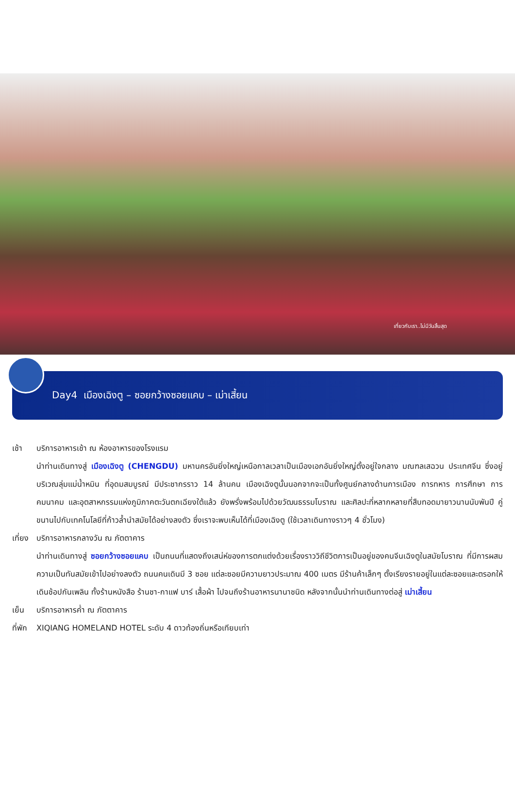เที่ยวกับเรา..ไม่มีวันสิ้นสุด
Day4 เมืองเฉิงตู – ซอยกว้างซอยแคบ – เม่าเสี้ยน
เช้า บริการอาหารเช้า ณ ห้องอาหารของโรงแรม
นำท่านเดินทางสู่ เมืองเฉิงตู (CHENGDU) มหานครอันยิ่งใหญ่เหนือกาลเวลาเป็นเมืองเอกอันยิ่งใหญ่ตั้งอยู่ใจกลาง มณฑลเสฉวน ประเทศจีน ซึ่งอยู่บริเวณลุ่มแม่น้ำหมิน ที่อุดมสมบูรณ์ มีประชากรราว 14 ล้านคน เมืองเฉิงตูนั้นนอกจากจะเป็นทั้งศูนย์กลางด้านการเมือง การทหาร การศึกษา การคมนาคม และอุตสาหกรรมแห่งภูมิภาคตะวันตกเฉียงใต้แล้ว ยังพรั่งพร้อมไปด้วยวัฒนธรรมโบราณ และศิลปะที่หลากหลายที่สืบทอดมายาวนานนับพันปี คู่ขนานไปกับเทคโนโลยีที่ก้าวล้ำนำสมัยได้อย่างลงตัว ซึ่งเราจะพบเห็นได้ที่เมืองเฉิงตู (ใช้เวลาเดินทางราวๆ 4 ชั่วโมง)
เที่ยง บริการอาหารกลางวัน ณ ภัตตาคาร
นำท่านเดินทางสู่ ซอยกว้างซอยแคบ เป็นถนนที่แสดงถึงเสน่ห์ของการตกแต่งด้วยเรื่องราววิถีชีวิตการเป็นอยู่ของคนจีนเฉิงตูในสมัยโบราณ ที่มีการผสมความเป็นทันสมัยเข้าไปอย่างลงตัว ถนนคนเดินมี 3 ซอย แต่ละซอยมีความยาวประมาณ 400 เมตร มีร้านค้าเล็กๆ ตั้งเรียงรายอยู่ในแต่ละซอยและตรอกให้เดินช้อปกันเพลิน ทั้งร้านหนังสือ ร้านชา-กาแฟ บาร์ เสื้อผ้า ไปจนถึงร้านอาหารนานาชนิด หลังจากนั้นนำท่านเดินทางต่อสู่ เม่าเสี้ยน
เย็น บริการอาหารค่ำ ณ ภัตตาคาร
ที่พัก XIQIANG HOMELAND HOTEL ระดับ 4 ดาวท้องถิ่นหรือเทียบเท่า